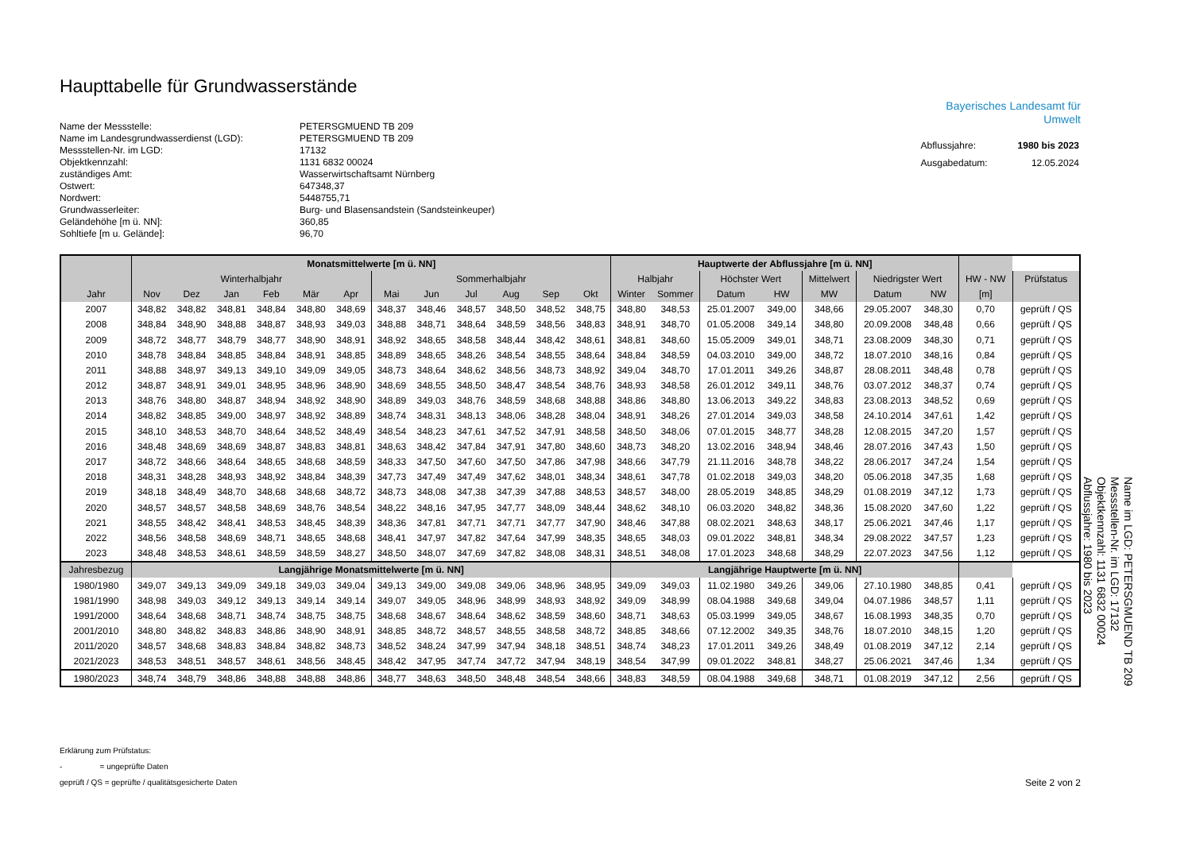Haupttabelle für Grundwasserstände
| Name der Messstelle: | PETERSGMUEND TB 209 |
| Name im Landesgrundwasserdienst (LGD): | PETERSGMUEND TB 209 |
| Messstellen-Nr. im LGD: | 17132 |
| Objektkennzahl: | 1131 6832 00024 |
| zuständiges Amt: | Wasserwirtschaftsamt Nürnberg |
| Ostwert: | 647348,37 |
| Nordwert: | 5448755,71 |
| Grundwasserleiter: | Burg- und Blasensandstein (Sandsteinkeuper) |
| Geländehöhe [m ü. NN]: | 360,85 |
| Sohltiefe [m u. Gelände]: | 96,70 |
Bayerisches Landesamt für
Umwelt
| Abflussjahre: | 1980 bis 2023 |
| Ausgabedatum: | 12.05.2024 |
| | Monatsmittelwerte [m ü. NN] | | | | | | | | | | | | Hauptwerte der Abflussjahre [m ü. NN] | | | | | | | | |
| --- | --- | --- | --- | --- | --- | --- | --- | --- | --- | --- | --- | --- | --- | --- | --- | --- | --- | --- | --- | --- | --- |
| | Winterhalbjahr | | | | | | Sommerhalbjahr | | | | | | Halbjahr | | Höchster Wert | | Mittelwert | Niedrigster Wert | | HW - NW | Prüfstatus |
| Jahr | Nov | Dez | Jan | Feb | Mär | Apr | Mai | Jun | Jul | Aug | Sep | Okt | Winter | Sommer | Datum | HW | MW | Datum | NW | [m] | |
| 2007 | 348,82 | 348,82 | 348,81 | 348,84 | 348,80 | 348,69 | 348,37 | 348,46 | 348,57 | 348,50 | 348,52 | 348,75 | 348,80 | 348,53 | 25.01.2007 | 349,00 | 348,66 | 29.05.2007 | 348,30 | 0,70 | geprüft / QS |
| 2008 | 348,84 | 348,90 | 348,88 | 348,87 | 348,93 | 349,03 | 348,88 | 348,71 | 348,64 | 348,59 | 348,56 | 348,83 | 348,91 | 348,70 | 01.05.2008 | 349,14 | 348,80 | 20.09.2008 | 348,48 | 0,66 | geprüft / QS |
| 2009 | 348,72 | 348,77 | 348,79 | 348,77 | 348,90 | 348,91 | 348,92 | 348,65 | 348,58 | 348,44 | 348,42 | 348,61 | 348,81 | 348,60 | 15.05.2009 | 349,01 | 348,71 | 23.08.2009 | 348,30 | 0,71 | geprüft / QS |
| 2010 | 348,78 | 348,84 | 348,85 | 348,84 | 348,91 | 348,85 | 348,89 | 348,65 | 348,26 | 348,54 | 348,55 | 348,64 | 348,84 | 348,59 | 04.03.2010 | 349,00 | 348,72 | 18.07.2010 | 348,16 | 0,84 | geprüft / QS |
| 2011 | 348,88 | 348,97 | 349,13 | 349,10 | 349,09 | 349,05 | 348,73 | 348,64 | 348,62 | 348,56 | 348,73 | 348,92 | 349,04 | 348,70 | 17.01.2011 | 349,26 | 348,87 | 28.08.2011 | 348,48 | 0,78 | geprüft / QS |
| 2012 | 348,87 | 348,91 | 349,01 | 348,95 | 348,96 | 348,90 | 348,69 | 348,55 | 348,50 | 348,47 | 348,54 | 348,76 | 348,93 | 348,58 | 26.01.2012 | 349,11 | 348,76 | 03.07.2012 | 348,37 | 0,74 | geprüft / QS |
| 2013 | 348,76 | 348,80 | 348,87 | 348,94 | 348,92 | 348,90 | 348,89 | 349,03 | 348,76 | 348,59 | 348,68 | 348,88 | 348,86 | 348,80 | 13.06.2013 | 349,22 | 348,83 | 23.08.2013 | 348,52 | 0,69 | geprüft / QS |
| 2014 | 348,82 | 348,85 | 349,00 | 348,97 | 348,92 | 348,89 | 348,74 | 348,31 | 348,13 | 348,06 | 348,28 | 348,04 | 348,91 | 348,26 | 27.01.2014 | 349,03 | 348,58 | 24.10.2014 | 347,61 | 1,42 | geprüft / QS |
| 2015 | 348,10 | 348,53 | 348,70 | 348,64 | 348,52 | 348,49 | 348,54 | 348,23 | 347,61 | 347,52 | 347,91 | 348,58 | 348,50 | 348,06 | 07.01.2015 | 348,77 | 348,28 | 12.08.2015 | 347,20 | 1,57 | geprüft / QS |
| 2016 | 348,48 | 348,69 | 348,69 | 348,87 | 348,83 | 348,81 | 348,63 | 348,42 | 347,84 | 347,91 | 347,80 | 348,60 | 348,73 | 348,20 | 13.02.2016 | 348,94 | 348,46 | 28.07.2016 | 347,43 | 1,50 | geprüft / QS |
| 2017 | 348,72 | 348,66 | 348,64 | 348,65 | 348,68 | 348,59 | 348,33 | 347,50 | 347,60 | 347,50 | 347,86 | 347,98 | 348,66 | 347,79 | 21.11.2016 | 348,78 | 348,22 | 28.06.2017 | 347,24 | 1,54 | geprüft / QS |
| 2018 | 348,31 | 348,28 | 348,93 | 348,92 | 348,84 | 348,39 | 347,73 | 347,49 | 347,49 | 347,62 | 348,01 | 348,34 | 348,61 | 347,78 | 01.02.2018 | 349,03 | 348,20 | 05.06.2018 | 347,35 | 1,68 | geprüft / QS |
| 2019 | 348,18 | 348,49 | 348,70 | 348,68 | 348,68 | 348,72 | 348,73 | 348,08 | 347,38 | 347,39 | 347,88 | 348,53 | 348,57 | 348,00 | 28.05.2019 | 348,85 | 348,29 | 01.08.2019 | 347,12 | 1,73 | geprüft / QS |
| 2020 | 348,57 | 348,57 | 348,58 | 348,69 | 348,76 | 348,54 | 348,22 | 348,16 | 347,95 | 347,77 | 348,09 | 348,44 | 348,62 | 348,10 | 06.03.2020 | 348,82 | 348,36 | 15.08.2020 | 347,60 | 1,22 | geprüft / QS |
| 2021 | 348,55 | 348,42 | 348,41 | 348,53 | 348,45 | 348,39 | 348,36 | 347,81 | 347,71 | 347,71 | 347,77 | 347,90 | 348,46 | 347,88 | 08.02.2021 | 348,63 | 348,17 | 25.06.2021 | 347,46 | 1,17 | geprüft / QS |
| 2022 | 348,56 | 348,58 | 348,69 | 348,71 | 348,65 | 348,68 | 348,41 | 347,97 | 347,82 | 347,64 | 347,99 | 348,35 | 348,65 | 348,03 | 09.01.2022 | 348,81 | 348,34 | 29.08.2022 | 347,57 | 1,23 | geprüft / QS |
| 2023 | 348,48 | 348,53 | 348,61 | 348,59 | 348,59 | 348,27 | 348,50 | 348,07 | 347,69 | 347,82 | 348,08 | 348,31 | 348,51 | 348,08 | 17.01.2023 | 348,68 | 348,29 | 22.07.2023 | 347,56 | 1,12 | geprüft / QS |
| Jahresbezug | Langjährige Monatsmittelwerte [m ü. NN] | | | | | | | | | | | | Langjährige Hauptwerte [m ü. NN] | | | | | | | | |
| 1980/1980 | 349,07 | 349,13 | 349,09 | 349,18 | 349,03 | 349,04 | 349,13 | 349,00 | 349,08 | 349,06 | 348,96 | 348,95 | 349,09 | 349,03 | 11.02.1980 | 349,26 | 349,06 | 27.10.1980 | 348,85 | 0,41 | geprüft / QS |
| 1981/1990 | 348,98 | 349,03 | 349,12 | 349,13 | 349,14 | 349,14 | 349,07 | 349,05 | 348,96 | 348,99 | 348,93 | 348,92 | 349,09 | 348,99 | 08.04.1988 | 349,68 | 349,04 | 04.07.1986 | 348,57 | 1,11 | geprüft / QS |
| 1991/2000 | 348,64 | 348,68 | 348,71 | 348,74 | 348,75 | 348,75 | 348,68 | 348,67 | 348,64 | 348,62 | 348,59 | 348,60 | 348,71 | 348,63 | 05.03.1999 | 349,05 | 348,67 | 16.08.1993 | 348,35 | 0,70 | geprüft / QS |
| 2001/2010 | 348,80 | 348,82 | 348,83 | 348,86 | 348,90 | 348,91 | 348,85 | 348,72 | 348,57 | 348,55 | 348,58 | 348,72 | 348,85 | 348,66 | 07.12.2002 | 349,35 | 348,76 | 18.07.2010 | 348,15 | 1,20 | geprüft / QS |
| 2011/2020 | 348,57 | 348,68 | 348,83 | 348,84 | 348,82 | 348,73 | 348,52 | 348,24 | 347,99 | 347,94 | 348,18 | 348,51 | 348,74 | 348,23 | 17.01.2011 | 349,26 | 348,49 | 01.08.2019 | 347,12 | 2,14 | geprüft / QS |
| 2021/2023 | 348,53 | 348,51 | 348,57 | 348,61 | 348,56 | 348,45 | 348,42 | 347,95 | 347,74 | 347,72 | 347,94 | 348,19 | 348,54 | 347,99 | 09.01.2022 | 348,81 | 348,27 | 25.06.2021 | 347,46 | 1,34 | geprüft / QS |
| 1980/2023 | 348,74 | 348,79 | 348,86 | 348,88 | 348,88 | 348,86 | 348,77 | 348,63 | 348,50 | 348,48 | 348,54 | 348,66 | 348,83 | 348,59 | 08.04.1988 | 349,68 | 348,71 | 01.08.2019 | 347,12 | 2,56 | geprüft / QS |
Erklärung zum Prüfstatus:
- = ungeprüfte Daten
geprüft / QS = geprüfte / qualitätsgesicherte Daten Seite 2 von 2
Name im LGD: PETERSGMUEND TB 209
Messstellen-Nr. im LGD: 17132
Objektkennzahl: 1131 6832 00024
Abflussjahre: 1980 bis 2023